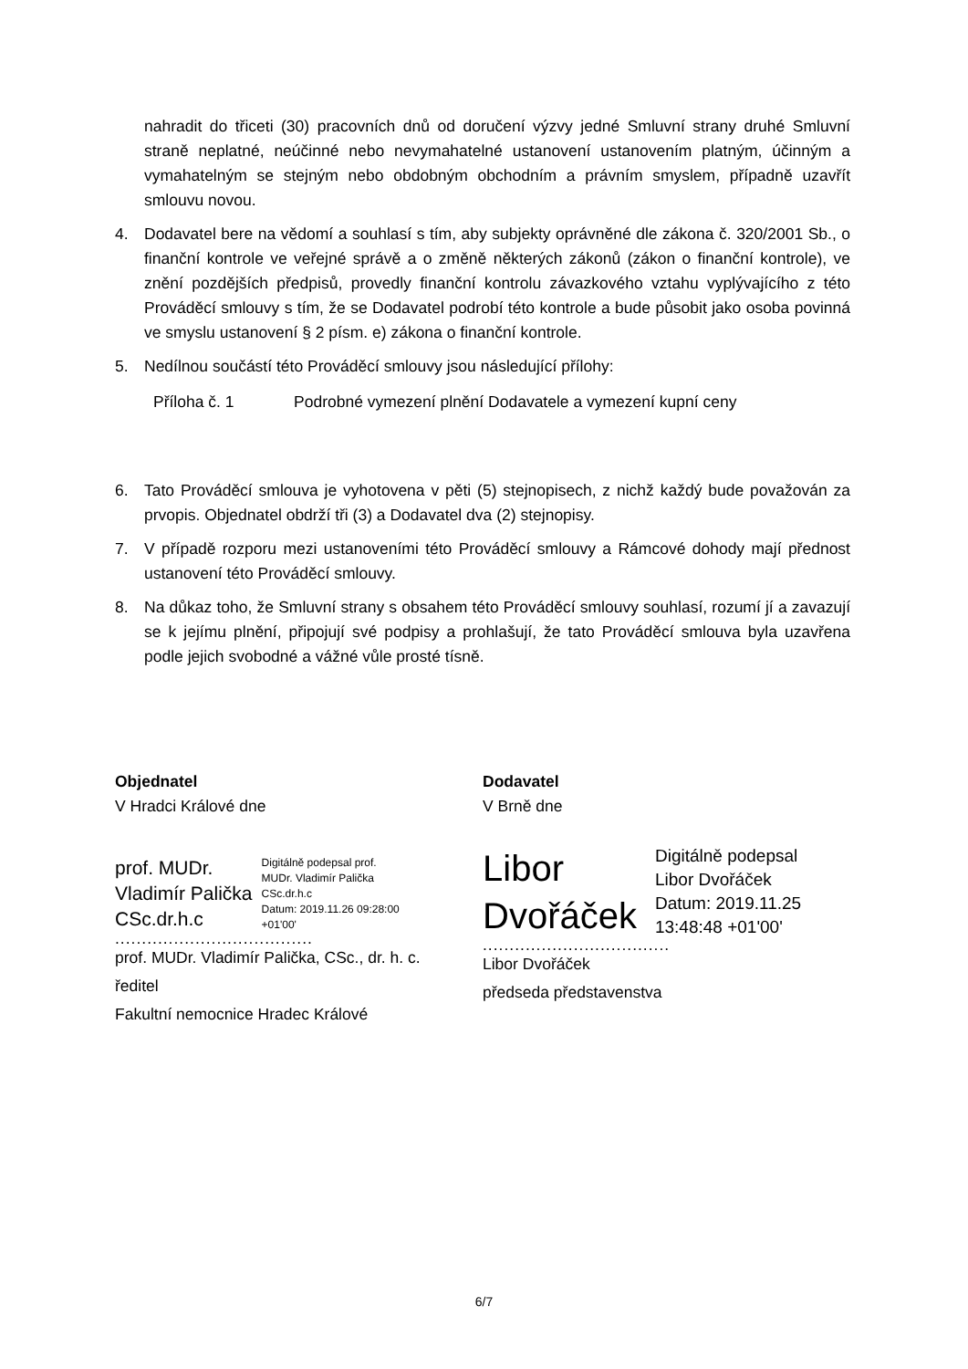nahradit do třiceti (30) pracovních dnů od doručení výzvy jedné Smluvní strany druhé Smluvní straně neplatné, neúčinné nebo nevymahatelné ustanovení ustanovením platným, účinným a vymahatelným se stejným nebo obdobným obchodním a právním smyslem, případně uzavřít smlouvu novou.
4. Dodavatel bere na vědomí a souhlasí s tím, aby subjekty oprávněné dle zákona č. 320/2001 Sb., o finanční kontrole ve veřejné správě a o změně některých zákonů (zákon o finanční kontrole), ve znění pozdějších předpisů, provedly finanční kontrolu závazkového vztahu vyplývajícího z této Prováděcí smlouvy s tím, že se Dodavatel podrobí této kontrole a bude působit jako osoba povinná ve smyslu ustanovení § 2 písm. e) zákona o finanční kontrole.
5. Nedílnou součástí této Prováděcí smlouvy jsou následující přílohy:
Příloha č. 1 Podrobné vymezení plnění Dodavatele a vymezení kupní ceny
6. Tato Prováděcí smlouva je vyhotovena v pěti (5) stejnopisech, z nichž každý bude považován za prvopis. Objednatel obdrží tři (3) a Dodavatel dva (2) stejnopisy.
7. V případě rozporu mezi ustanoveními této Prováděcí smlouvy a Rámcové dohody mají přednost ustanovení této Prováděcí smlouvy.
8. Na důkaz toho, že Smluvní strany s obsahem této Prováděcí smlouvy souhlasí, rozumí jí a zavazují se k jejímu plnění, připojují své podpisy a prohlašují, že tato Prováděcí smlouva byla uzavřena podle jejich svobodné a vážné vůle prosté tísně.
Objednatel
V Hradci Králové dne
prof. MUDr.
Vladimír Palička
CSc.dr.h.c
Digitálně podepsal prof.
MUDr. Vladimír Palička
CSc.dr.h.c
Datum: 2019.11.26 09:28:00
+01'00'
.....................................
prof. MUDr. Vladimír Palička, CSc., dr. h. c.
ředitel
Fakultní nemocnice Hradec Králové
Dodavatel
V Brně dne
Libor
Dvořáček
Digitálně podepsal
Libor Dvořáček
Datum: 2019.11.25
13:48:48 +01'00'
...................................
Libor Dvořáček
předseda představenstva
6/7